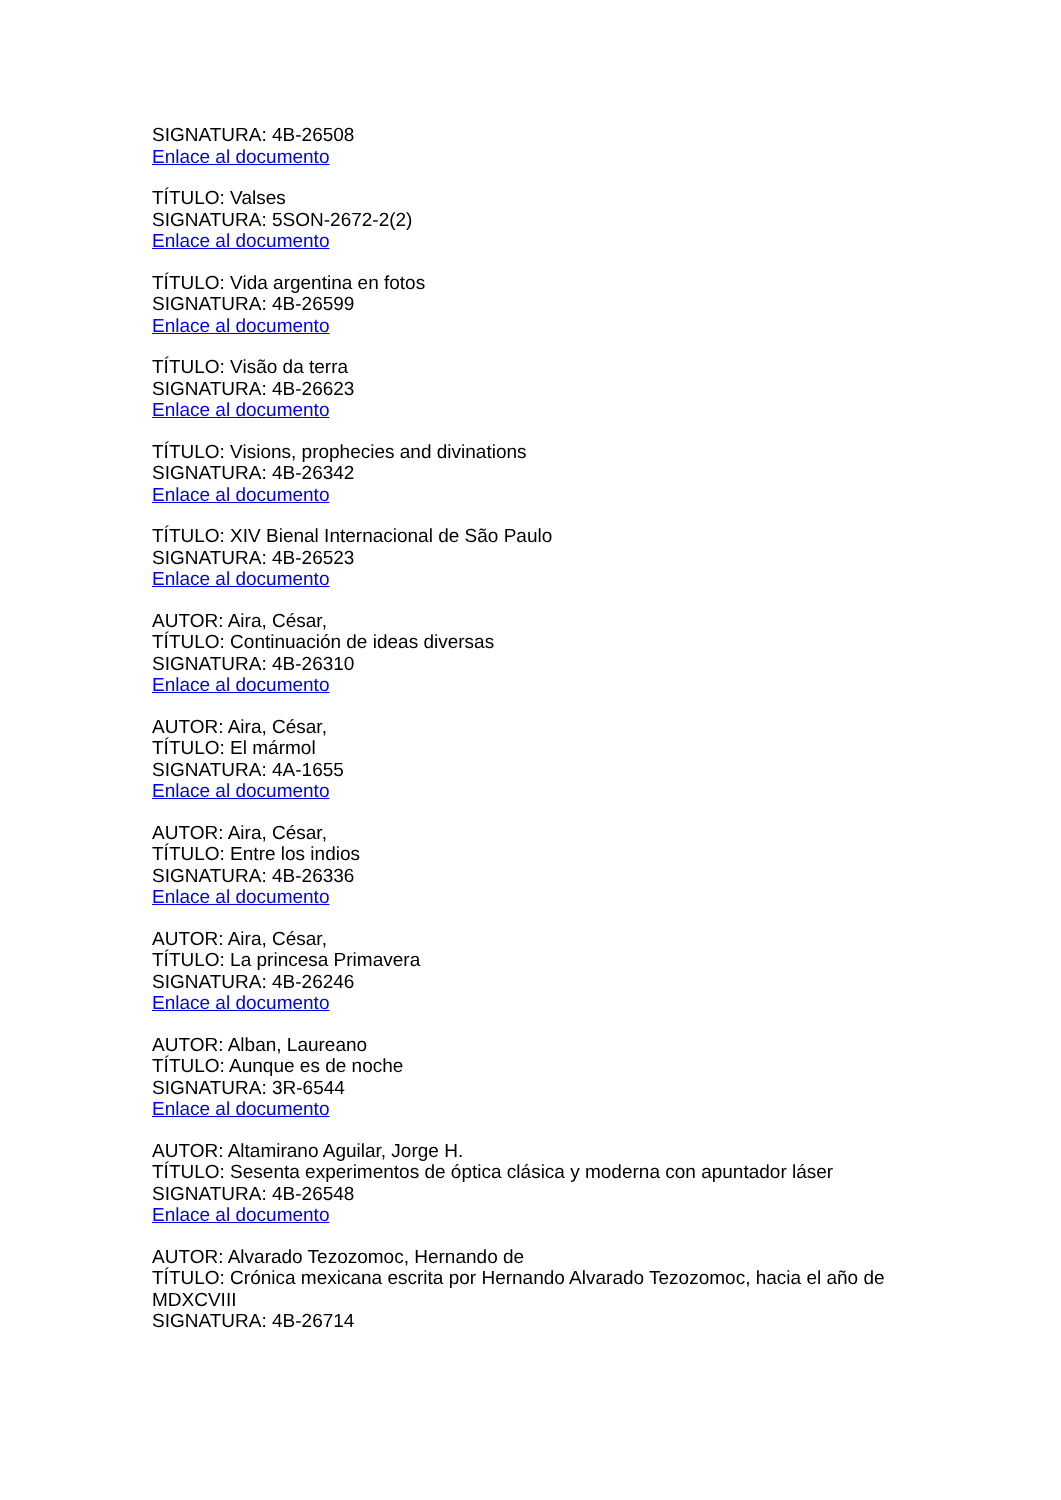SIGNATURA: 4B-26508
Enlace al documento
TÍTULO: Valses
SIGNATURA: 5SON-2672-2(2)
Enlace al documento
TÍTULO: Vida argentina en fotos
SIGNATURA: 4B-26599
Enlace al documento
TÍTULO: Visão da terra
SIGNATURA: 4B-26623
Enlace al documento
TÍTULO: Visions, prophecies and divinations
SIGNATURA: 4B-26342
Enlace al documento
TÍTULO: XIV Bienal Internacional de São Paulo
SIGNATURA: 4B-26523
Enlace al documento
AUTOR: Aira, César,
TÍTULO: Continuación de ideas diversas
SIGNATURA: 4B-26310
Enlace al documento
AUTOR: Aira, César,
TÍTULO: El mármol
SIGNATURA: 4A-1655
Enlace al documento
AUTOR: Aira, César,
TÍTULO: Entre los indios
SIGNATURA: 4B-26336
Enlace al documento
AUTOR: Aira, César,
TÍTULO: La princesa Primavera
SIGNATURA: 4B-26246
Enlace al documento
AUTOR: Alban, Laureano
TÍTULO: Aunque es de noche
SIGNATURA: 3R-6544
Enlace al documento
AUTOR: Altamirano Aguilar, Jorge H.
TÍTULO: Sesenta experimentos de óptica clásica y moderna con apuntador láser
SIGNATURA: 4B-26548
Enlace al documento
AUTOR: Alvarado Tezozomoc, Hernando de
TÍTULO: Crónica mexicana escrita por Hernando Alvarado Tezozomoc, hacia el año de MDXCVIII
SIGNATURA: 4B-26714